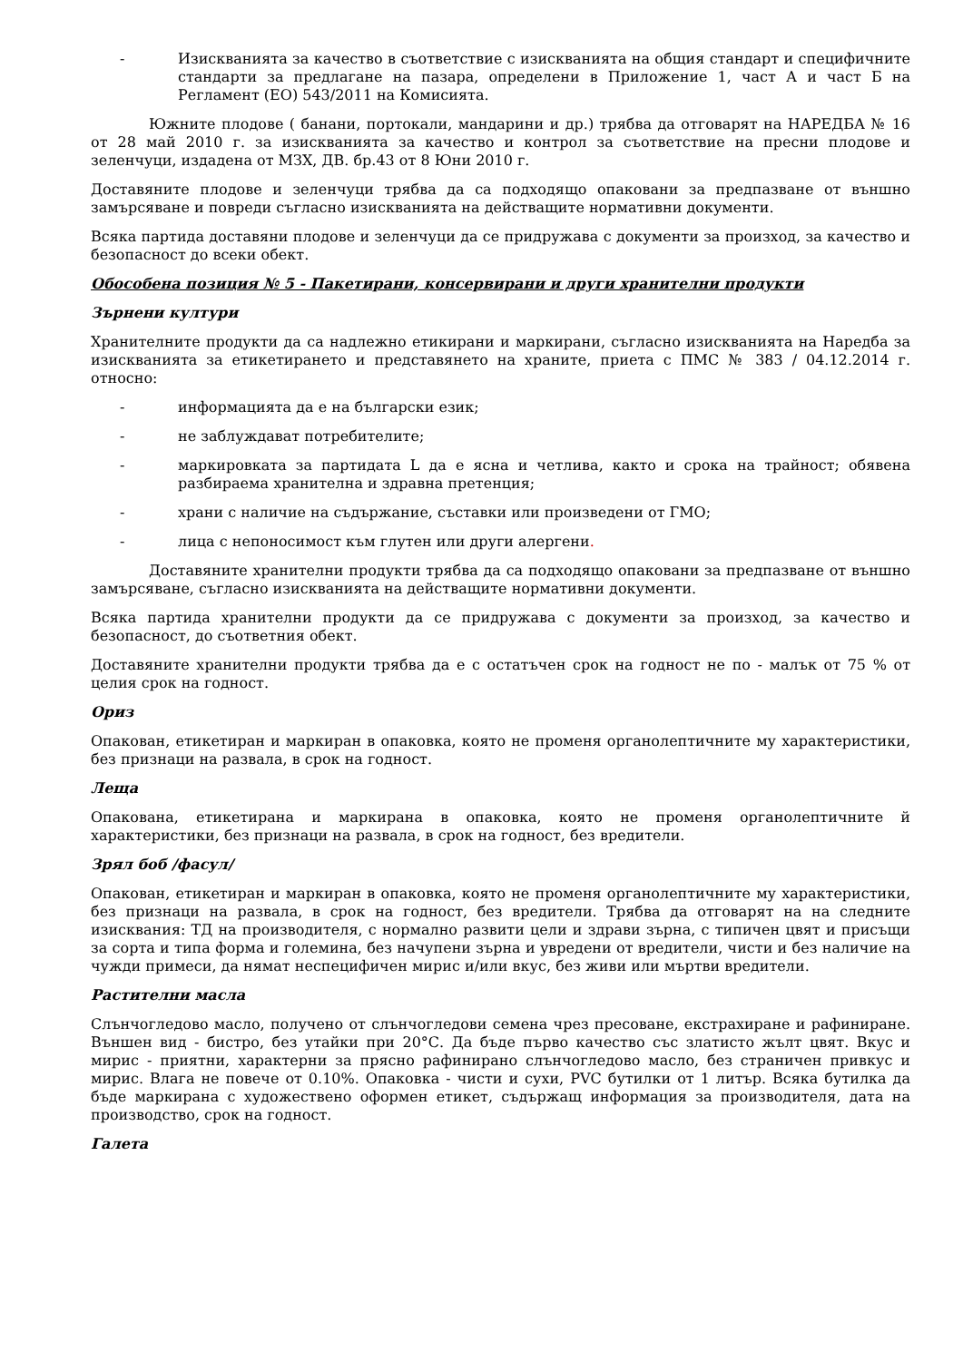- Изискванията за качество в съответствие с изискванията на общия стандарт и специфичните стандарти за предлагане на пазара, определени в Приложение 1, част А и част Б на Регламент (ЕО) 543/2011 на Комисията.
Южните плодове ( банани, портокали, мандарини и др.) трябва да отговарят на НАРЕДБА № 16 от 28 май 2010 г. за изискванията за качество и контрол за съответствие на пресни плодове и зеленчуци, издадена от МЗХ, ДВ. бр.43 от 8 Юни 2010 г.
Доставяните плодове и зеленчуци трябва да са подходящо опаковани за предпазване от външно замърсяване и повреди съгласно изискванията на действащите нормативни документи.
Всяка партида доставяни плодове и зеленчуци да се придружава с документи за произход, за качество и безопасност до всеки обект.
Обособена позиция № 5 - Пакетирани, консервирани и други хранителни продукти
Зърнени култури
Хранителните продукти да са надлежно етикирани и маркирани, съгласно изискванията на Наредба за изискванията за етикетирането и представянето на храните, приета с ПМС № 383 / 04.12.2014 г. относно:
- информацията да е на български език;
- не заблуждават потребителите;
- маркировката за партидата L да е ясна и четлива, както и срока на трайност; обявена разбираема хранителна и здравна претенция;
- храни с наличие на съдържание, съставки или произведени от ГМО;
- лица с непоносимост към глутен или други алергени.
Доставяните хранителни продукти трябва да са подходящо опаковани за предпазване от външно замърсяване, съгласно изискванията на действащите нормативни документи.
Всяка партида хранителни продукти да се придружава с документи за произход, за качество и безопасност, до съответния обект.
Доставяните хранителни продукти трябва да е с остатъчен срок на годност не по - малък от 75 % от целия срок на годност.
Ориз
Опакован, етикетиран и маркиран в опаковка, която не променя органолептичните му характеристики, без признаци на развала, в срок на годност.
Леща
Опакована, етикетирана и маркирана в опаковка, която не променя органолептичните й характеристики, без признаци на развала, в срок на годност, без вредители.
Зрял боб /фасул/
Опакован, етикетиран и маркиран в опаковка, която не променя органолептичните му характеристики, без признаци на развала, в срок на годност, без вредители. Трябва да отговарят на на следните изисквания: ТД на производителя, с нормално развити цели и здрави зърна, с типичен цвят и присъщи за сорта и типа форма и големина, без начупени зърна и увредени от вредители, чисти и без наличие на чужди примеси, да нямат неспецифичен мирис и/или вкус, без живи или мъртви вредители.
Растителни масла
Слънчогледово масло, получено от слънчогледови семена чрез пресоване, екстрахиране и рафиниране. Външен вид - бистро, без утайки при 20°С. Да бъде първо качество със златисто жълт цвят. Вкус и мирис - приятни, характерни за прясно рафинирано слънчогледово масло, без страничен привкус и мирис. Влага не повече от 0.10%. Опаковка - чисти и сухи, PVC бутилки от 1 литър. Всяка бутилка да бъде маркирана с художествено оформен етикет, съдържащ информация за производителя, дата на производство, срок на годност.
Галета